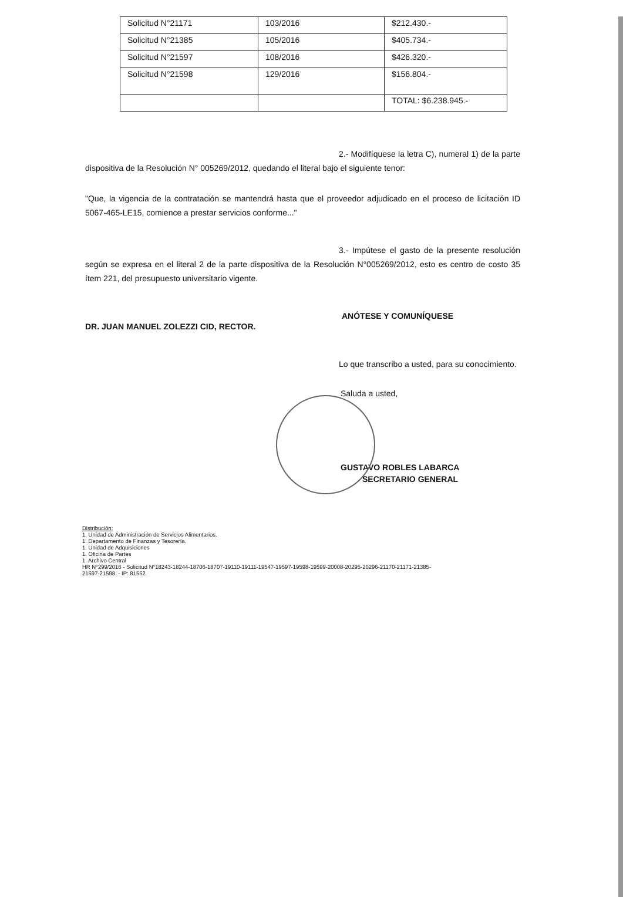| Solicitud N°21171 | 103/2016 | $212.430.- |
| Solicitud N°21385 | 105/2016 | $405.734.- |
| Solicitud N°21597 | 108/2016 | $426.320.- |
| Solicitud N°21598 | 129/2016 | $156.804.- |
| | | TOTAL: $6.238.945.- |
2.- Modifíquese la letra C), numeral 1) de la parte dispositiva de la Resolución N° 005269/2012, quedando el literal bajo el siguiente tenor:
"Que, la vigencia de la contratación se mantendrá hasta que el proveedor adjudicado en el proceso de licitación ID 5067-465-LE15, comience a prestar servicios conforme..."
3.- Impútese el gasto de la presente resolución según se expresa en el literal 2 de la parte dispositiva de la Resolución N°005269/2012, esto es centro de costo 35 ítem 221, del presupuesto universitario vigente.
ANÓTESE Y COMUNÍQUESE
DR. JUAN MANUEL ZOLEZZI CID, RECTOR.
Lo que transcribo a usted, para su conocimiento.
Saluda a usted,
GUSTAVO ROBLES LABARCA
SECRETARIO GENERAL
Distribución:
1. Unidad de Administración de Servicios Alimentarios.
1. Departamento de Finanzas y Tesorería.
1. Unidad de Adquisiciones
1. Oficina de Partes
1. Archivo Central
HR N°299/2016 - Solicitud N°18243-18244-18706-18707-19110-19111-19547-19597-19598-19599-20008-20295-20296-21170-21171-21385-
21597-21598. - IP: 81552.